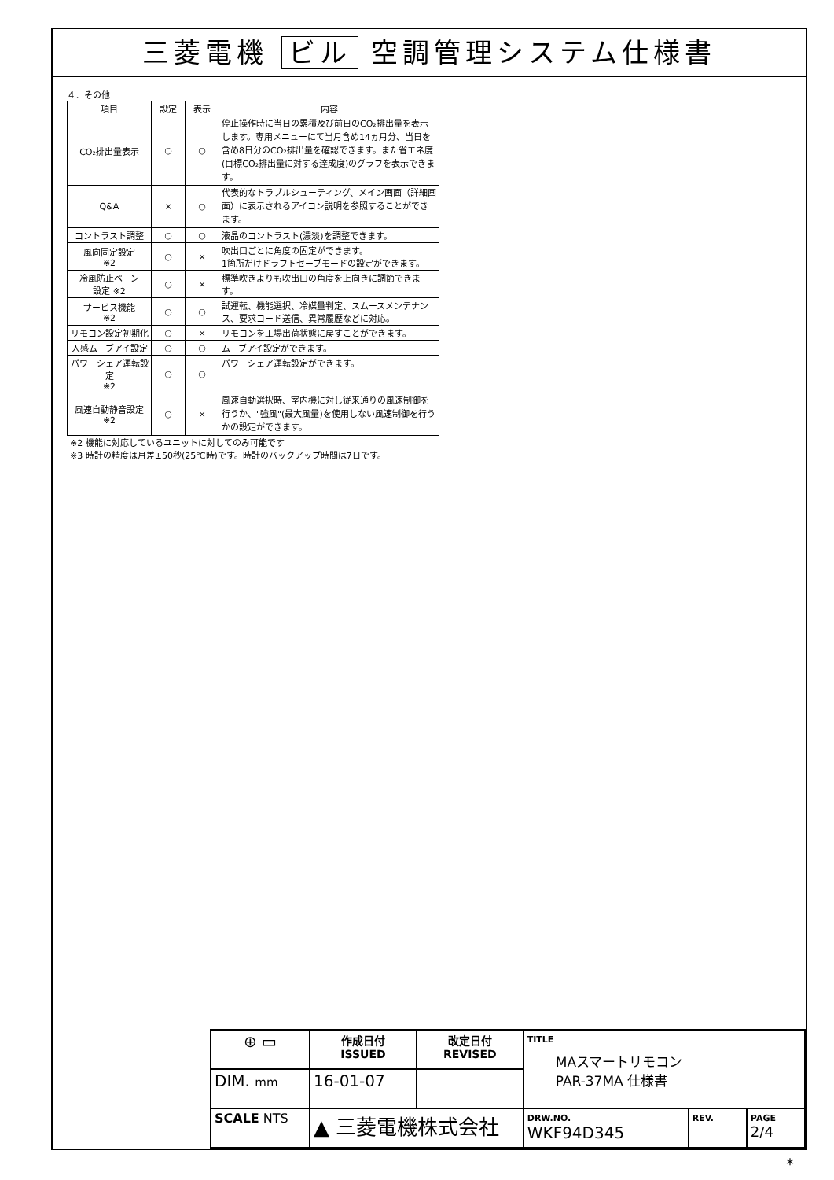三菱電機 ビル 空調管理システム仕様書
４．その他
| 項目 | 設定 | 表示 | 内容 |
| --- | --- | --- | --- |
| CO₂排出量表示 | ○ | ○ | 停止操作時に当日の累積及び前日のCO₂排出量を表示します。専用メニューにて当月含め14ヵ月分、当日を含め8日分のCO₂排出量を確認できます。また省エネ度(目標CO₂排出量に対する達成度)のグラフを表示できます。 |
| Q&A | × | ○ | 代表的なトラブルシューティング、メイン画面（詳細画面）に表示されるアイコン説明を参照することができます。 |
| コントラスト調整 | ○ | ○ | 液晶のコントラスト(濃淡)を調整できます。 |
| 風向固定設定 ※2 | ○ | × | 吹出口ごとに角度の固定ができます。 1箇所だけドラフトセーブモードの設定ができます。 |
| 冷風防止ベーン 設定 ※2 | ○ | × | 標準吹きよりも吹出口の角度を上向きに調節できます。 |
| サービス機能 ※2 | ○ | ○ | 試運転、機能選択、冷媒量判定、スムースメンテナンス、要求コード送信、異常履歴などに対応。 |
| リモコン設定初期化 | ○ | × | リモコンを工場出荷状態に戻すことができます。 |
| 人感ムーブアイ設定 | ○ | ○ | ムーブアイ設定ができます。 |
| パワーシェア運転設定 ※2 | ○ | ○ | パワーシェア運転設定ができます。 |
| 風速自動静音設定 ※2 | ○ | × | 風速自動選択時、室内機に対し従来通りの風速制御を行うか、"強風"(最大風量)を使用しない風速制御を行うかの設定ができます。 |
※2 機能に対応しているユニットに対してのみ可能です
※3 時計の精度は月差±50秒(25℃時)です。時計のバックアップ時間は7日です。
| ⊕ ▭ | 作成日付 ISSUED | 改定日付 REVISED | TITLE MAスマートリモコン PAR-37MA 仕様書 | | |
| DIM. mm | 16-01-07 | | | | |
| SCALE NTS | ▲ 三菱電機株式会社 | | DRW.NO. WKF94D345 | REV. | PAGE 2/4 |
*